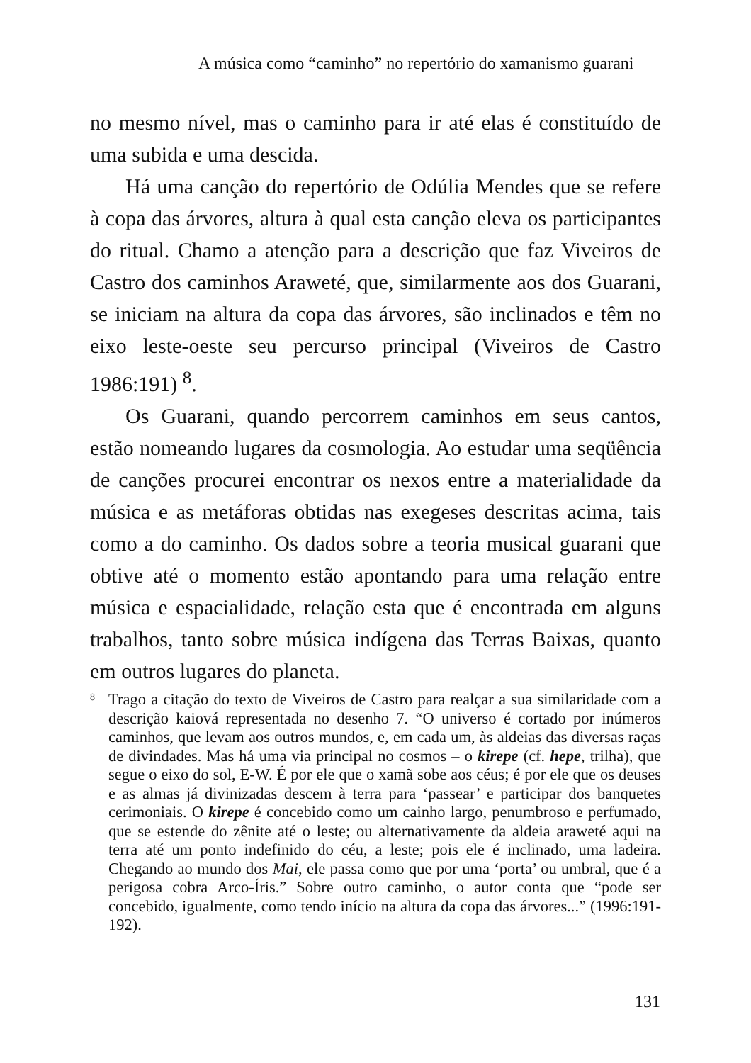A música como “caminho” no repertório do xamanismo guarani
no mesmo nível, mas o caminho para ir até elas é constituído de uma subida e uma descida.
Há uma canção do repertório de Odúlia Mendes que se refere à copa das árvores, altura à qual esta canção eleva os participantes do ritual. Chamo a atenção para a descrição que faz Viveiros de Castro dos caminhos Araweté, que, similarmente aos dos Guarani, se iniciam na altura da copa das árvores, são inclinados e têm no eixo leste-oeste seu percurso principal (Viveiros de Castro 1986:191) <sup>8</sup>.
Os Guarani, quando percorrem caminhos em seus cantos, estão nomeando lugares da cosmologia. Ao estudar uma seqüência de canções procurei encontrar os nexos entre a materialidade da música e as metáforas obtidas nas exegeses descritas acima, tais como a do caminho. Os dados sobre a teoria musical guarani que obtive até o momento estão apontando para uma relação entre música e espacialidade, relação esta que é encontrada em alguns trabalhos, tanto sobre música indígena das Terras Baixas, quanto em outros lugares do planeta.
<sup>8</sup>
Trago a citação do texto de Viveiros de Castro para realçar a sua similaridade com a descrição kaiová representada no desenho 7. “O universo é cortado por inúmeros caminhos, que levam aos outros mundos, e, em cada um, às aldeias das diversas raças de divindades. Mas há uma via principal no cosmos – o kirepe (cf. hepe, trilha), que segue o eixo do sol, E-W. É por ele que o xamã sobe aos céus; é por ele que os deuses e as almas já divinizadas descem à terra para ‘passear’ e participar dos banquetes cerimoniais. O kirepe é concebido como um cainho largo, penumbroso e perfumado, que se estende do zênite até o leste; ou alternativamente da aldeia araweté aqui na terra até um ponto indefinido do céu, a leste; pois ele é inclinado, uma ladeira. Chegando ao mundo dos Mai, ele passa como que por uma ‘porta’ ou umbral, que é a perigosa cobra Arco-Íris.” Sobre outro caminho, o autor conta que “pode ser concebido, igualmente, como tendo início na altura da copa das árvores...” (1996:191-192).
131